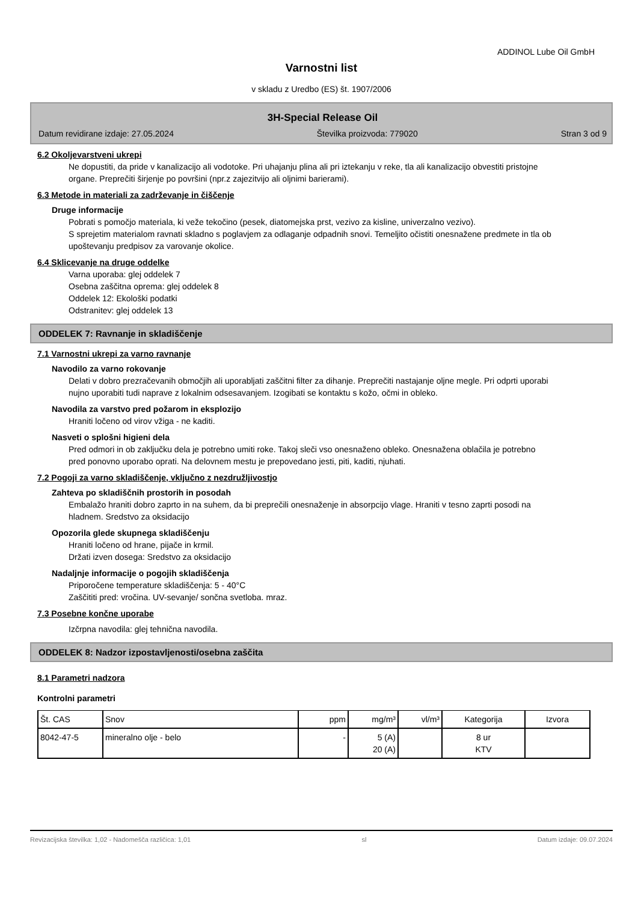ADDINOL Lube Oil GmbH
Varnostni list
v skladu z Uredbo (ES) št. 1907/2006
3H-Special Release Oil
Datum revidirane izdaje: 27.05.2024 Številka proizvoda: 779020 Stran 3 od 9
6.2 Okoljevarstveni ukrepi
Ne dopustiti, da pride v kanalizacijo ali vodotoke. Pri uhajanju plina ali pri iztekanju v reke, tla ali kanalizacijo obvestiti pristojne organe. Preprečiti širjenje po površini (npr.z zajezitvijo ali oljnimi barierami).
6.3 Metode in materiali za zadrževanje in čiščenje
Druge informacije
Pobrati s pomočjo materiala, ki veže tekočino (pesek, diatomejska prst, vezivo za kisline, univerzalno vezivo).
S sprejetim materialom ravnati skladno s poglavjem za odlaganje odpadnih snovi. Temeljito očistiti onesnažene predmete in tla ob upoštevanju predpisov za varovanje okolice.
6.4 Sklicevanje na druge oddelke
Varna uporaba: glej oddelek 7
Osebna zaščitna oprema: glej oddelek 8
Oddelek 12: Ekološki podatki
Odstranitev: glej oddelek 13
ODDELEK 7: Ravnanje in skladiščenje
7.1 Varnostni ukrepi za varno ravnanje
Navodilo za varno rokovanje
Delati v dobro prezračevanih območjih ali uporabljati zaščitni filter za dihanje. Preprečiti nastajanje oljne megle. Pri odprti uporabi nujno uporabiti tudi naprave z lokalnim odsesavanjem. Izogibati se kontaktu s kožo, očmi in obleko.
Navodila za varstvo pred požarom in eksplozijo
Hraniti ločeno od virov vžiga - ne kaditi.
Nasveti o splošni higieni dela
Pred odmori in ob zaključku dela je potrebno umiti roke. Takoj sleči vso onesnaženo obleko. Onesnažena oblačila je potrebno pred ponovno uporabo oprati. Na delovnem mestu je prepovedano jesti, piti, kaditi, njuhati.
7.2 Pogoji za varno skladiščenje, vključno z nezdružljivostjo
Zahteva po skladiščnih prostorih in posodah
Embalažo hraniti dobro zaprto in na suhem, da bi preprečili onesnaženje in absorpcijo vlage. Hraniti v tesno zaprti posodi na hladnem. Sredstvo za oksidacijo
Opozorila glede skupnega skladiščenju
Hraniti ločeno od hrane, pijače in krmil.
Držati izven dosega: Sredstvo za oksidacijo
Nadaljnje informacije o pogojih skladiščenja
Priporočene temperature skladiščenja: 5 - 40°C
Zaščititi pred: vročina. UV-sevanje/ sončna svetloba. mraz.
7.3 Posebne končne uporabe
Izčrpna navodila: glej tehnična navodila.
ODDELEK 8: Nadzor izpostavljenosti/osebna zaščita
8.1 Parametri nadzora
Kontrolni parametri
| Št. CAS | Snov | ppm | mg/m³ | vl/m³ | Kategorija | Izvora |
| --- | --- | --- | --- | --- | --- | --- |
| 8042-47-5 | mineralno olje - belo | - | 5 (A) 20 (A) | | 8 ur KTV | |
Revizacijska številka: 1,02 - Nadomešča različica: 1,01 sl Datum izdaje: 09.07.2024